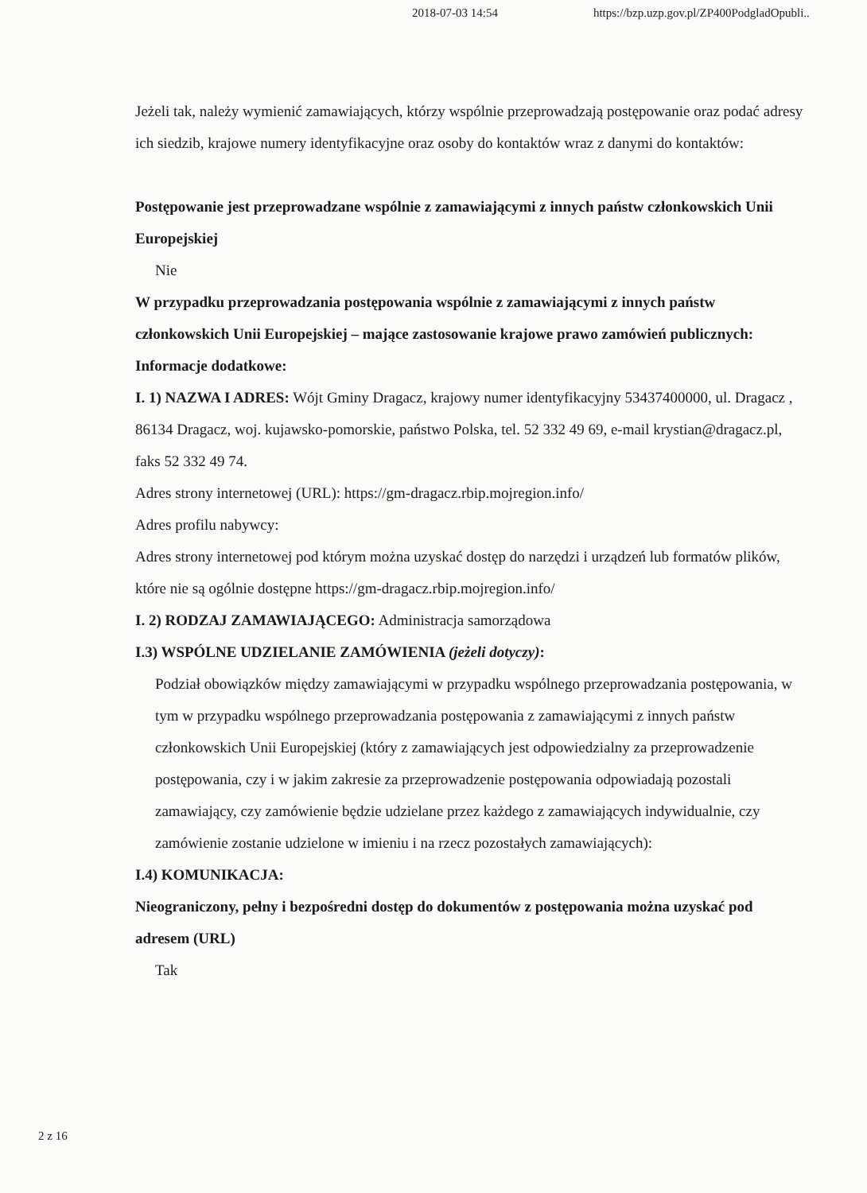2018-07-03 14:54 https://bzp.uzp.gov.pl/ZP400PodgladOpubli..
Jeżeli tak, należy wymienić zamawiających, którzy wspólnie przeprowadzają postępowanie oraz podać adresy ich siedzib, krajowe numery identyfikacyjne oraz osoby do kontaktów wraz z danymi do kontaktów:
Postępowanie jest przeprowadzane wspólnie z zamawiającymi z innych państw członkowskich Unii Europejskiej
Nie
W przypadku przeprowadzania postępowania wspólnie z zamawiającymi z innych państw członkowskich Unii Europejskiej – mające zastosowanie krajowe prawo zamówień publicznych:
Informacje dodatkowe:
I. 1) NAZWA I ADRES: Wójt Gminy Dragacz, krajowy numer identyfikacyjny 53437400000, ul. Dragacz , 86134 Dragacz, woj. kujawsko-pomorskie, państwo Polska, tel. 52 332 49 69, e-mail krystian@dragacz.pl, faks 52 332 49 74.
Adres strony internetowej (URL): https://gm-dragacz.rbip.mojregion.info/
Adres profilu nabywcy:
Adres strony internetowej pod którym można uzyskać dostęp do narzędzi i urządzeń lub formatów plików, które nie są ogólnie dostępne https://gm-dragacz.rbip.mojregion.info/
I. 2) RODZAJ ZAMAWIAJĄCEGO: Administracja samorządowa
I.3) WSPÓLNE UDZIELANIE ZAMÓWIENIA (jeżeli dotyczy):
Podział obowiązków między zamawiającymi w przypadku wspólnego przeprowadzania postępowania, w tym w przypadku wspólnego przeprowadzania postępowania z zamawiającymi z innych państw członkowskich Unii Europejskiej (który z zamawiających jest odpowiedzialny za przeprowadzenie postępowania, czy i w jakim zakresie za przeprowadzenie postępowania odpowiadają pozostali zamawiający, czy zamówienie będzie udzielane przez każdego z zamawiających indywidualnie, czy zamówienie zostanie udzielone w imieniu i na rzecz pozostałych zamawiających):
I.4) KOMUNIKACJA:
Nieograniczony, pełny i bezpośredni dostęp do dokumentów z postępowania można uzyskać pod adresem (URL)
Tak
2 z 16